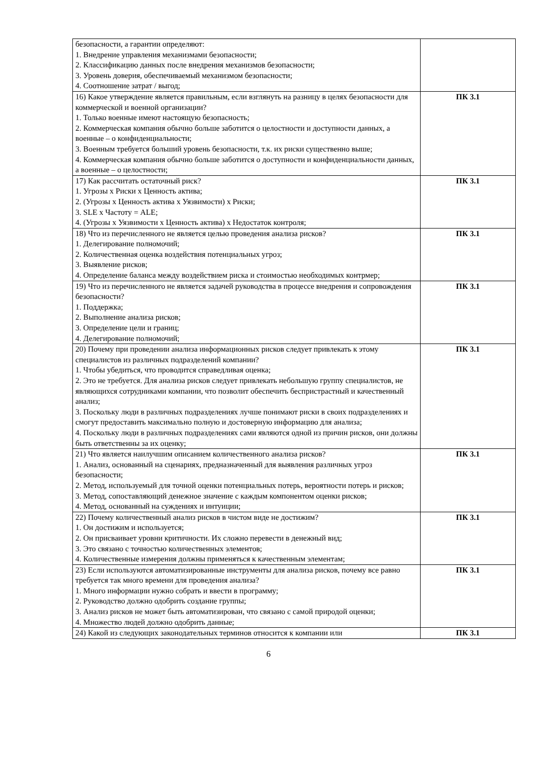| безопасности, а гарантии определяют: 1. Внедрение управления механизмами безопасности; 2. Классификацию данных после внедрения механизмов безопасности; 3. Уровень доверия, обеспечиваемый механизмом безопасности; 4. Соотношение затрат / выгод; | |
| 16) Какое утверждение является правильным, если взглянуть на разницу в целях безопасности для коммерческой и военной организации? 1. Только военные имеют настоящую безопасность; 2. Коммерческая компания обычно больше заботится о целостности и доступности данных, а военные – о конфиденциальности; 3. Военным требуется больший уровень безопасности, т.к. их риски существенно выше; 4. Коммерческая компания обычно больше заботится о доступности и конфиденциальности данных, а военные – о целостности; | ПК 3.1 |
| 17) Как рассчитать остаточный риск? 1. Угрозы х Риски х Ценность актива; 2. (Угрозы х Ценность актива х Уязвимости) х Риски; 3. SLE x Частоту = ALE; 4. (Угрозы х Уязвимости х Ценность актива) x Недостаток контроля; | ПК 3.1 |
| 18) Что из перечисленного не является целью проведения анализа рисков? 1. Делегирование полномочий; 2. Количественная оценка воздействия потенциальных угроз; 3. Выявление рисков; 4. Определение баланса между воздействием риска и стоимостью необходимых контрмер; | ПК 3.1 |
| 19) Что из перечисленного не является задачей руководства в процессе внедрения и сопровождения безопасности? 1. Поддержка; 2. Выполнение анализа рисков; 3. Определение цели и границ; 4. Делегирование полномочий; | ПК 3.1 |
| 20) Почему при проведении анализа информационных рисков следует привлекать к этому специалистов из различных подразделений компании? 1. Чтобы убедиться, что проводится справедливая оценка; 2. Это не требуется. Для анализа рисков следует привлекать небольшую группу специалистов, не являющихся сотрудниками компании, что позволит обеспечить беспристрастный и качественный анализ; 3. Поскольку люди в различных подразделениях лучше понимают риски в своих подразделениях и смогут предоставить максимально полную и достоверную информацию для анализа; 4. Поскольку люди в различных подразделениях сами являются одной из причин рисков, они должны быть ответственны за их оценку; | ПК 3.1 |
| 21) Что является наилучшим описанием количественного анализа рисков? 1. Анализ, основанный на сценариях, предназначенный для выявления различных угроз безопасности; 2. Метод, используемый для точной оценки потенциальных потерь, вероятности потерь и рисков; 3. Метод, сопоставляющий денежное значение с каждым компонентом оценки рисков; 4. Метод, основанный на суждениях и интуиции; | ПК 3.1 |
| 22) Почему количественный анализ рисков в чистом виде не достижим? 1. Он достижим и используется; 2. Он присваивает уровни критичности. Их сложно перевести в денежный вид; 3. Это связано с точностью количественных элементов; 4. Количественные измерения должны применяться к качественным элементам; | ПК 3.1 |
| 23) Если используются автоматизированные инструменты для анализа рисков, почему все равно требуется так много времени для проведения анализа? 1. Много информации нужно собрать и ввести в программу; 2. Руководство должно одобрить создание группы; 3. Анализ рисков не может быть автоматизирован, что связано с самой природой оценки; 4. Множество людей должно одобрить данные; | ПК 3.1 |
| 24) Какой из следующих законодательных терминов относится к компании или | ПК 3.1 |
6